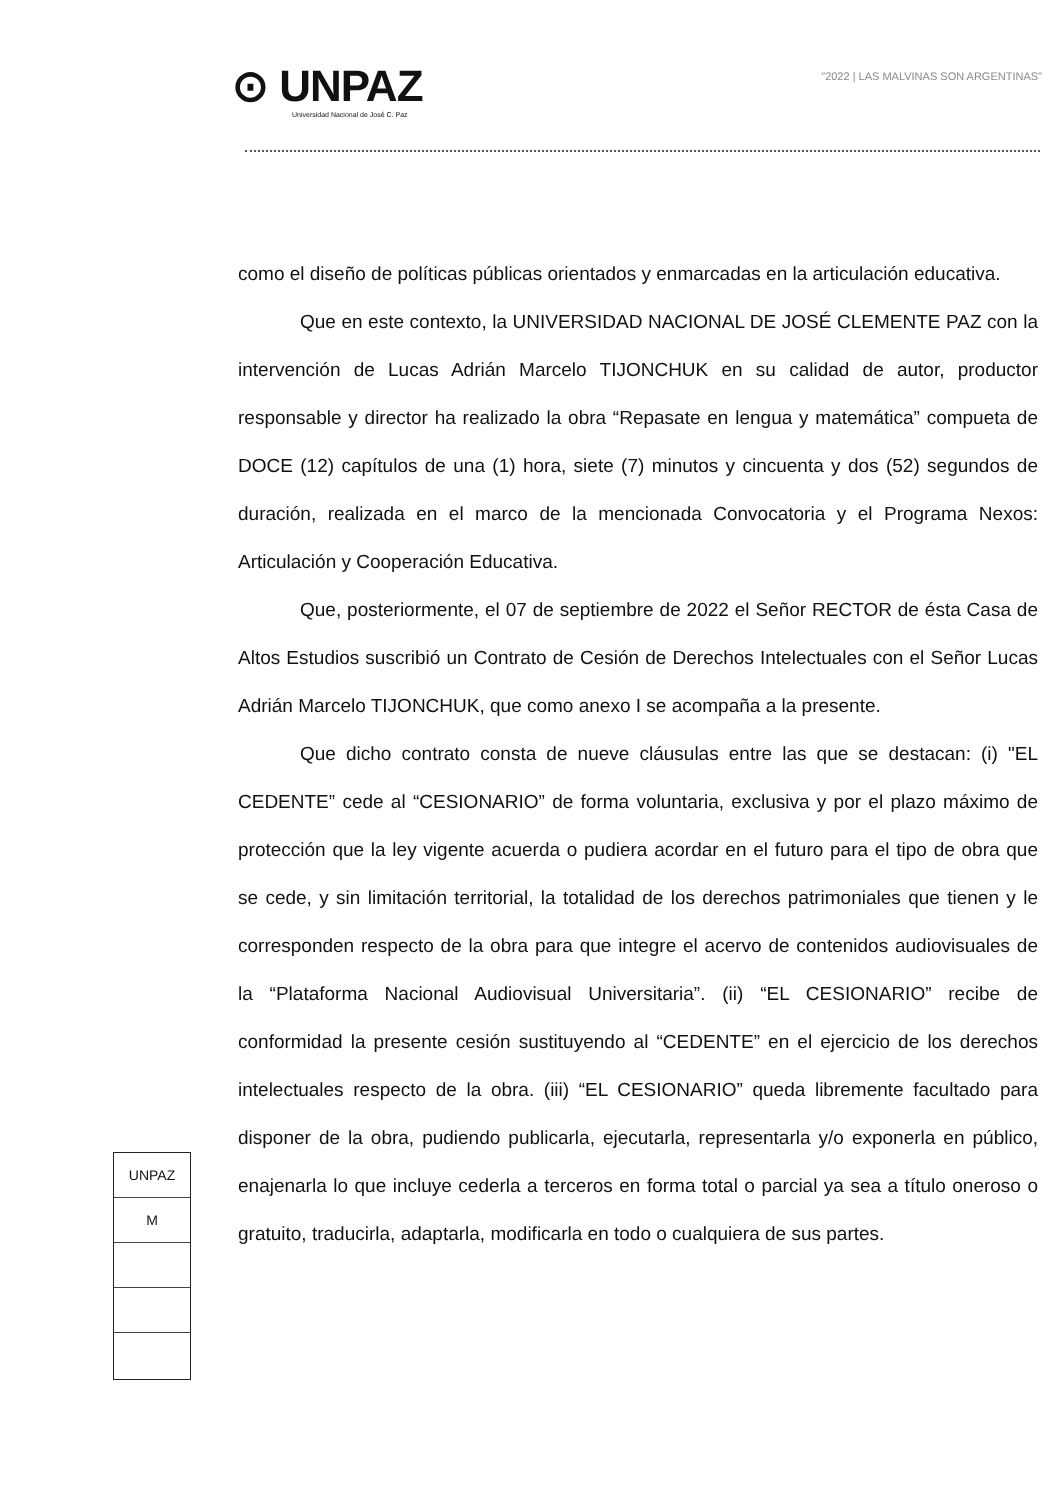⊙ UNPAZ
Universidad Nacional de José C. Paz
"2022 | LAS MALVINAS SON ARGENTINAS"
como el diseño de políticas públicas orientados y enmarcadas en la articulación educativa.
Que en este contexto, la UNIVERSIDAD NACIONAL DE JOSÉ CLEMENTE PAZ con la intervención de Lucas Adrián Marcelo TIJONCHUK en su calidad de autor, productor responsable y director ha realizado la obra “Repasate en lengua y matemática” compueta de DOCE (12) capítulos de una (1) hora, siete (7) minutos y cincuenta y dos (52) segundos de duración, realizada en el marco de la mencionada Convocatoria y el Programa Nexos: Articulación y Cooperación Educativa.
Que, posteriormente, el 07 de septiembre de 2022 el Señor RECTOR de ésta Casa de Altos Estudios suscribió un Contrato de Cesión de Derechos Intelectuales con el Señor Lucas Adrián Marcelo TIJONCHUK, que como anexo I se acompaña a la presente.
Que dicho contrato consta de nueve cláusulas entre las que se destacan: (i) "EL CEDENTE” cede al “CESIONARIO” de forma voluntaria, exclusiva y por el plazo máximo de protección que la ley vigente acuerda o pudiera acordar en el futuro para el tipo de obra que se cede, y sin limitación territorial, la totalidad de los derechos patrimoniales que tienen y le corresponden respecto de la obra para que integre el acervo de contenidos audiovisuales de la “Plataforma Nacional Audiovisual Universitaria”. (ii) “EL CESIONARIO” recibe de conformidad la presente cesión sustituyendo al “CEDENTE” en el ejercicio de los derechos intelectuales respecto de la obra. (iii) “EL CESIONARIO” queda libremente facultado para disponer de la obra, pudiendo publicarla, ejecutarla, representarla y/o exponerla en público, enajenarla lo que incluye cederla a terceros en forma total o parcial ya sea a título oneroso o gratuito, traducirla, adaptarla, modificarla en todo o cualquiera de sus partes.
UNPAZ
M